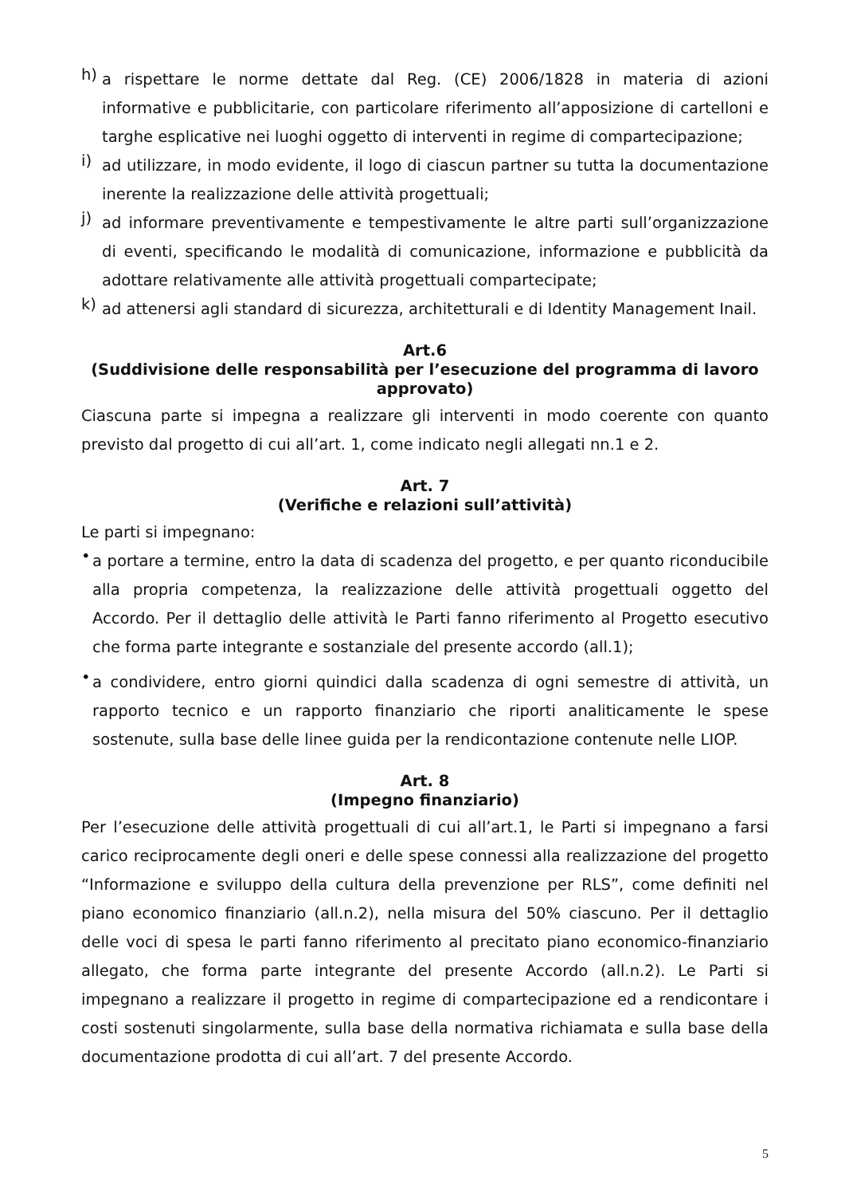h)
a rispettare le norme dettate dal Reg. (CE) 2006/1828 in materia di azioni informative e pubblicitarie, con particolare riferimento all’apposizione di cartelloni e targhe esplicative nei luoghi oggetto di interventi in regime di compartecipazione;
i)
ad utilizzare, in modo evidente, il logo di ciascun partner su tutta la documentazione inerente la realizzazione delle attività progettuali;
j)
ad informare preventivamente e tempestivamente le altre parti sull’organizzazione di eventi, specificando le modalità di comunicazione, informazione e pubblicità da adottare relativamente alle attività progettuali compartecipate;
k)
ad attenersi agli standard di sicurezza, architetturali e di Identity Management Inail.
Art.6
(Suddivisione delle responsabilità per l’esecuzione del programma di lavoro approvato)
Ciascuna parte si impegna a realizzare gli interventi in modo coerente con quanto previsto dal progetto di cui all’art. 1, come indicato negli allegati nn.1 e 2.
Art. 7
(Verifiche e relazioni sull’attività)
Le parti si impegnano:
•
a portare a termine, entro la data di scadenza del progetto, e per quanto riconducibile alla propria competenza, la realizzazione delle attività progettuali oggetto del Accordo. Per il dettaglio delle attività le Parti fanno riferimento al Progetto esecutivo che forma parte integrante e sostanziale del presente accordo (all.1);
•
a condividere, entro giorni quindici dalla scadenza di ogni semestre di attività, un rapporto tecnico e un rapporto finanziario che riporti analiticamente le spese sostenute, sulla base delle linee guida per la rendicontazione contenute nelle LIOP.
Art. 8
(Impegno finanziario)
Per l’esecuzione delle attività progettuali di cui all’art.1, le Parti si impegnano a farsi carico reciprocamente degli oneri e delle spese connessi alla realizzazione del progetto “Informazione e sviluppo della cultura della prevenzione per RLS”, come definiti nel piano economico finanziario (all.n.2), nella misura del 50% ciascuno. Per il dettaglio delle voci di spesa le parti fanno riferimento al precitato piano economico-finanziario allegato, che forma parte integrante del presente Accordo (all.n.2). Le Parti si impegnano a realizzare il progetto in regime di compartecipazione ed a rendicontare i costi sostenuti singolarmente, sulla base della normativa richiamata e sulla base della documentazione prodotta di cui all’art. 7 del presente Accordo.
5